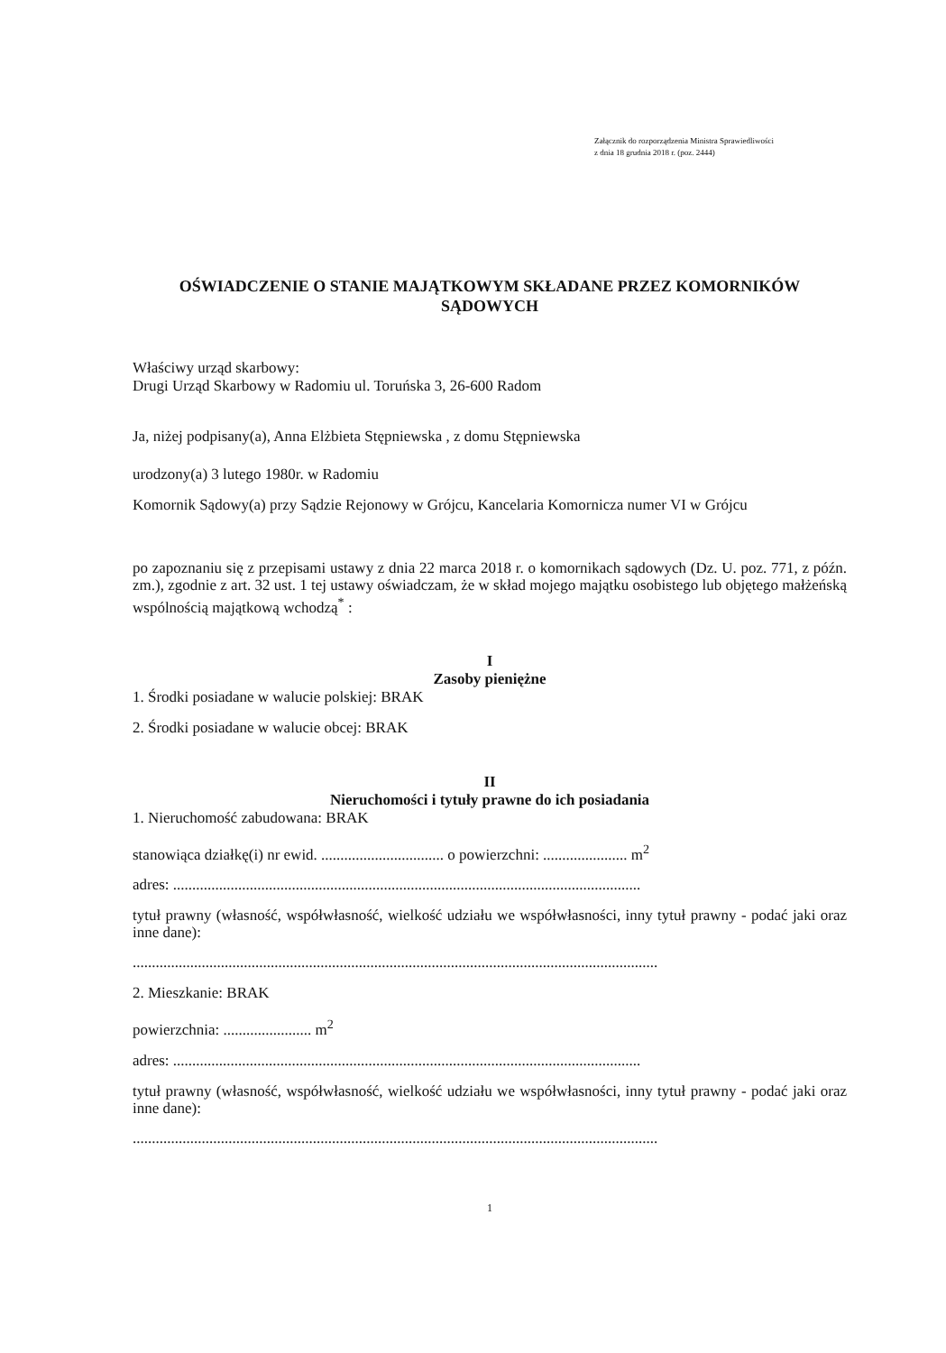Załącznik do rozporządzenia Ministra Sprawiedliwości
z dnia 18 grudnia 2018 r. (poz. 2444)
OŚWIADCZENIE O STANIE MAJĄTKOWYM SKŁADANE PRZEZ KOMORNIKÓW SĄDOWYCH
Właściwy urząd skarbowy:
Drugi Urząd Skarbowy w Radomiu ul. Toruńska 3, 26-600 Radom
Ja, niżej podpisany(a), Anna Elżbieta Stępniewska , z domu Stępniewska
urodzony(a) 3 lutego 1980r. w Radomiu
Komornik Sądowy(a) przy Sądzie Rejonowy w Grójcu, Kancelaria Komornicza numer VI w Grójcu
po zapoznaniu się z przepisami ustawy z dnia 22 marca 2018 r. o komornikach sądowych (Dz. U. poz. 771, z późn. zm.), zgodnie z art. 32 ust. 1 tej ustawy oświadczam, że w skład mojego majątku osobistego lub objętego małżeńską wspólnością majątkową wchodzą<sup>*</sup> :
I
Zasoby pieniężne
1. Środki posiadane w walucie polskiej: BRAK
2. Środki posiadane w walucie obcej: BRAK
II
Nieruchomości i tytuły prawne do ich posiadania
1. Nieruchomość zabudowana: BRAK
stanowiąca działkę(i) nr ewid. ................................ o powierzchni: ...................... m<sup>2</sup>
adres: ..........................................................................................................................
tytuł prawny (własność, współwłasność, wielkość udziału we współwłasności, inny tytuł prawny - podać jaki oraz inne dane):
.........................................................................................................................................
2. Mieszkanie: BRAK
powierzchnia: ....................... m<sup>2</sup>
adres: ..........................................................................................................................
tytuł prawny (własność, współwłasność, wielkość udziału we współwłasności, inny tytuł prawny - podać jaki oraz inne dane):
.........................................................................................................................................
1